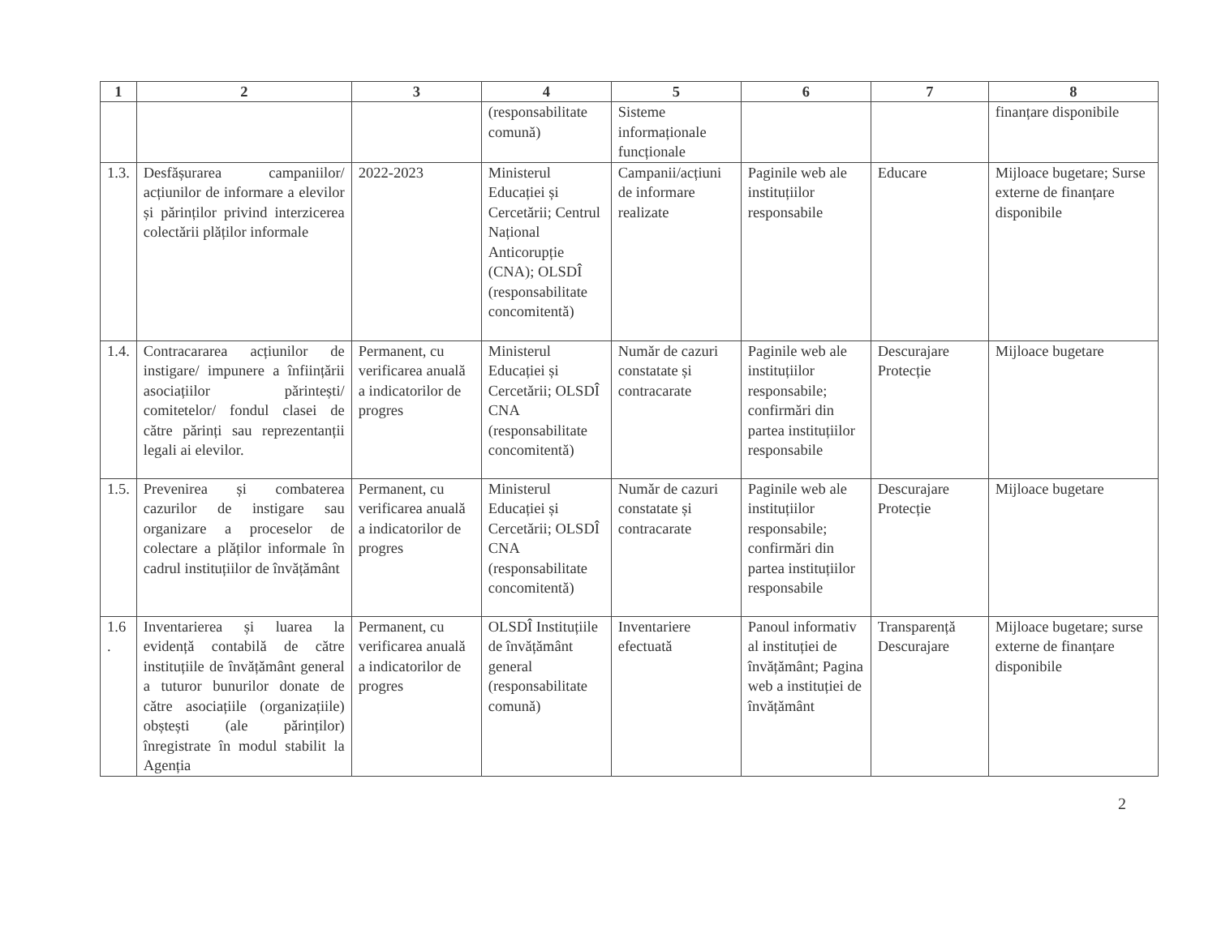| 1 | 2 | 3 | 4 | 5 | 6 | 7 | 8 |
| --- | --- | --- | --- | --- | --- | --- | --- |
| | | | (responsabilitate comună) | Sisteme informaționale funcționale | | | finanțare disponibile |
| 1.3. | Desfășurarea campaniilor/ acțiunilor de informare a elevilor și părinților privind interzicerea colectării plăților informale | 2022-2023 | Ministerul Educației și Cercetării; Centrul Național Anticorupție (CNA); OLSDÎ (responsabilitate concomitentă) | Campanii/acțiuni de informare realizate | Paginile web ale instituțiilor responsabile | Educare | Mijloace bugetare; Surse externe de finanțare disponibile |
| 1.4. | Contracararea acțiunilor de instigare/ impunere a înființării asociațiilor părintești/ comitetelor/ fondul clasei de către părinți sau reprezentanții legali ai elevilor. | Permanent, cu verificarea anuală a indicatorilor de progres | Ministerul Educației și Cercetării; OLSDÎ CNA (responsabilitate concomitentă) | Număr de cazuri constatate și contracarate | Paginile web ale instituțiilor responsabile; confirmări din partea instituțiilor responsabile | Descurajare Protecție | Mijloace bugetare |
| 1.5. | Prevenirea și combaterea cazurilor de instigare sau organizare a proceselor de colectare a plăților informale în cadrul instituțiilor de învățământ | Permanent, cu verificarea anuală a indicatorilor de progres | Ministerul Educației și Cercetării; OLSDÎ CNA (responsabilitate concomitentă) | Număr de cazuri constatate și contracarate | Paginile web ale instituțiilor responsabile; confirmări din partea instituțiilor responsabile | Descurajare Protecție | Mijloace bugetare |
| 1.6 . | Inventarierea și luarea la evidență contabilă de către instituțiile de învățământ general a tuturor bunurilor donate de către asociațiile (organizațiile) obștești (ale părinților) înregistrate în modul stabilit la Agenția | Permanent, cu verificarea anuală a indicatorilor de progres | OLSDÎ Instituțiile de învățământ general (responsabilitate comună) | Inventariere efectuată | Panoul informativ al instituției de învățământ; Pagina web a instituției de învățământ | Transparență Descurajare | Mijloace bugetare; surse externe de finanțare disponibile |
2